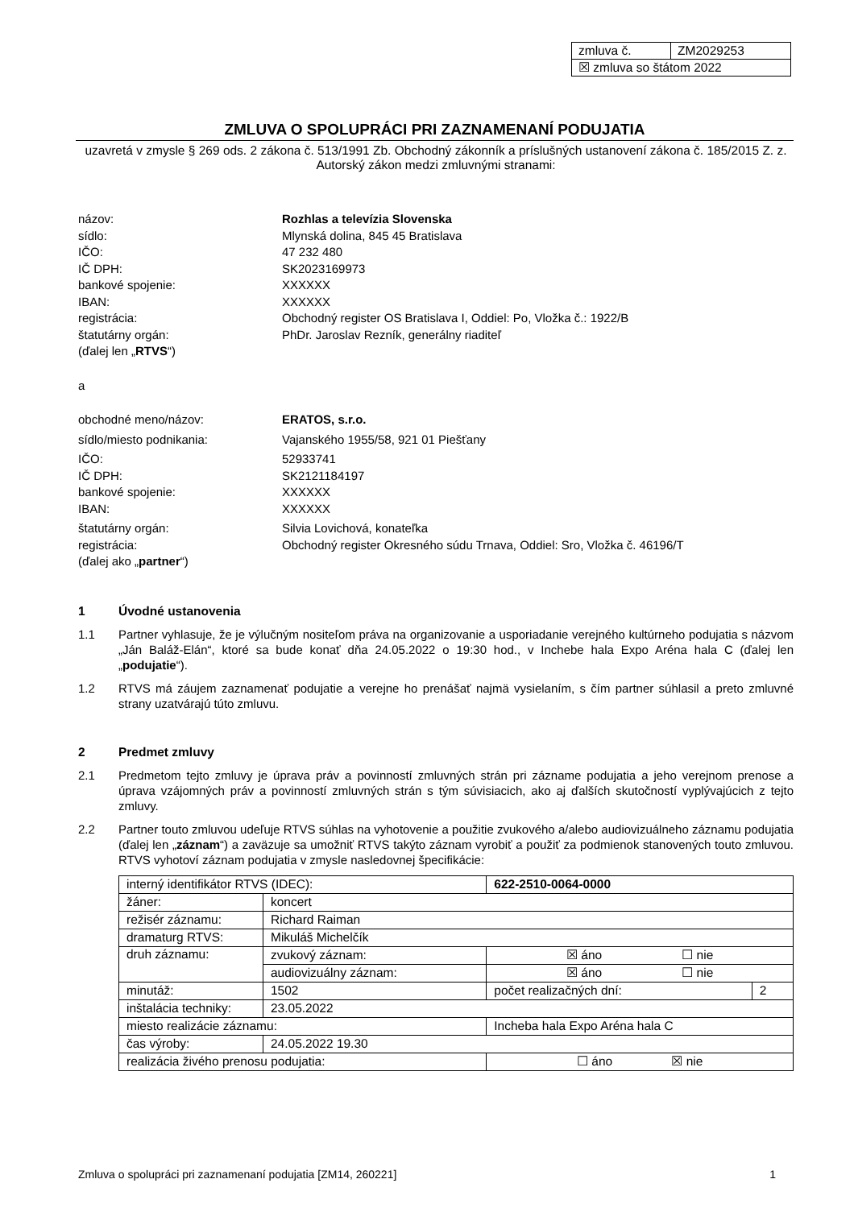| zmluva č. | ZM2029253 |
| ☒ zmluva so štátom 2022 | |
ZMLUVA O SPOLUPRÁCI PRI ZAZNAMENANÍ PODUJATIA
uzavretá v zmysle § 269 ods. 2 zákona č. 513/1991 Zb. Obchodný zákonník a príslušných ustanovení zákona č. 185/2015 Z. z. Autorský zákon medzi zmluvnými stranami:
názov: Rozhlas a televízia Slovenska
sídlo: Mlynská dolina, 845 45 Bratislava
IČO: 47 232 480
IČ DPH: SK2023169973
bankové spojenie: XXXXXX
IBAN: XXXXXX
registrácia: Obchodný register OS Bratislava I, Oddiel: Po, Vložka č.: 1922/B
štatutárny orgán: PhDr. Jaroslav Rezník, generálny riaditeľ
(ďalej len „RTVS“)
a
obchodné meno/názov: ERATOS, s.r.o.
sídlo/miesto podnikania: Vajanského 1955/58, 921 01 Piešťany
IČO: 52933741
IČ DPH: SK2121184197
bankové spojenie: XXXXXX
IBAN: XXXXXX
štatutárny orgán: Silvia Lovichová, konateľka
registrácia: Obchodný register Okresného súdu Trnava, Oddiel: Sro, Vložka č. 46196/T
(ďalej ako „partner“)
1 Úvodné ustanovenia
1.1 Partner vyhlasuje, že je výlučným nositeľom práva na organizovanie a usporiadanie verejného kultúrneho podujatia s názvom „Ján Baláž-Elán“, ktoré sa bude konať dňa 24.05.2022 o 19:30 hod., v Inchebe hala Expo Aréna hala C (ďalej len „podujatie“).
1.2 RTVS má záujem zaznamenať podujatie a verejne ho prenášať najmä vysielaním, s čím partner súhlasil a preto zmluvné strany uzatvárajú túto zmluvu.
2 Predmet zmluvy
2.1 Predmetom tejto zmluvy je úprava práv a povinností zmluvných strán pri zázname podujatia a jeho verejnom prenose a úprava vzájomných práv a povinností zmluvných strán s tým súvisiacich, ako aj ďalších skutočností vyplývajúcich z tejto zmluvy.
2.2 Partner touto zmluvou udeľuje RTVS súhlas na vyhotovenie a použitie zvukového a/alebo audiovizuálneho záznamu podujatia (ďalej len „záznam“) a zaväzuje sa umožniť RTVS takýto záznam vyrobiť a použiť za podmienok stanovených touto zmluvou. RTVS vyhotoví záznam podujatia v zmysle nasledovnej špecifikácie:
| interný identifikátor RTVS (IDEC): | | 622-2510-0064-0000 | |
| žáner: | koncert | | |
| režisér záznamu: | Richard Raiman | | |
| dramaturg RTVS: | Mikuláš Michelčík | | |
| druh záznamu: | zvukový záznam: | ☒ áno ☐ nie | |
| | audiovizuálny záznam: | ☒ áno ☐ nie | |
| minutáž: | 1502 | počet realizačných dní: | 2 |
| inštalácia techniky: | 23.05.2022 | | |
| miesto realizácie záznamu: | | Incheba hala Expo Aréna hala C | |
| čas výroby: | 24.05.2022 19.30 | | |
| realizácia živého prenosu podujatia: | | ☐ áno ☒ nie | |
Zmluva o spolupráci pri zaznamenaní podujatia [ZM14, 260221] 1